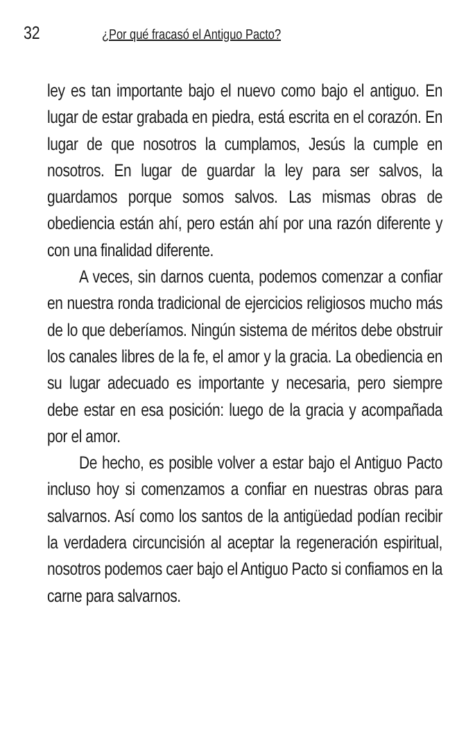32 ¿Por qué fracasó el Antiguo Pacto?
ley es tan importante bajo el nuevo como bajo el antiguo. En lugar de estar grabada en piedra, está escrita en el corazón. En lugar de que nosotros la cumplamos, Jesús la cumple en nosotros. En lugar de guardar la ley para ser salvos, la guardamos porque somos salvos. Las mismas obras de obediencia están ahí, pero están ahí por una razón diferente y con una finalidad diferente.
A veces, sin darnos cuenta, podemos comenzar a confiar en nuestra ronda tradicional de ejercicios religiosos mucho más de lo que deberíamos. Ningún sistema de méritos debe obstruir los canales libres de la fe, el amor y la gracia. La obediencia en su lugar adecuado es importante y necesaria, pero siempre debe estar en esa posición: luego de la gracia y acompañada por el amor.
De hecho, es posible volver a estar bajo el Antiguo Pacto incluso hoy si comenzamos a confiar en nuestras obras para salvarnos. Así como los santos de la antigüedad podían recibir la verdadera circuncisión al aceptar la regeneración espiritual, nosotros podemos caer bajo el Antiguo Pacto si confiamos en la carne para salvarnos.